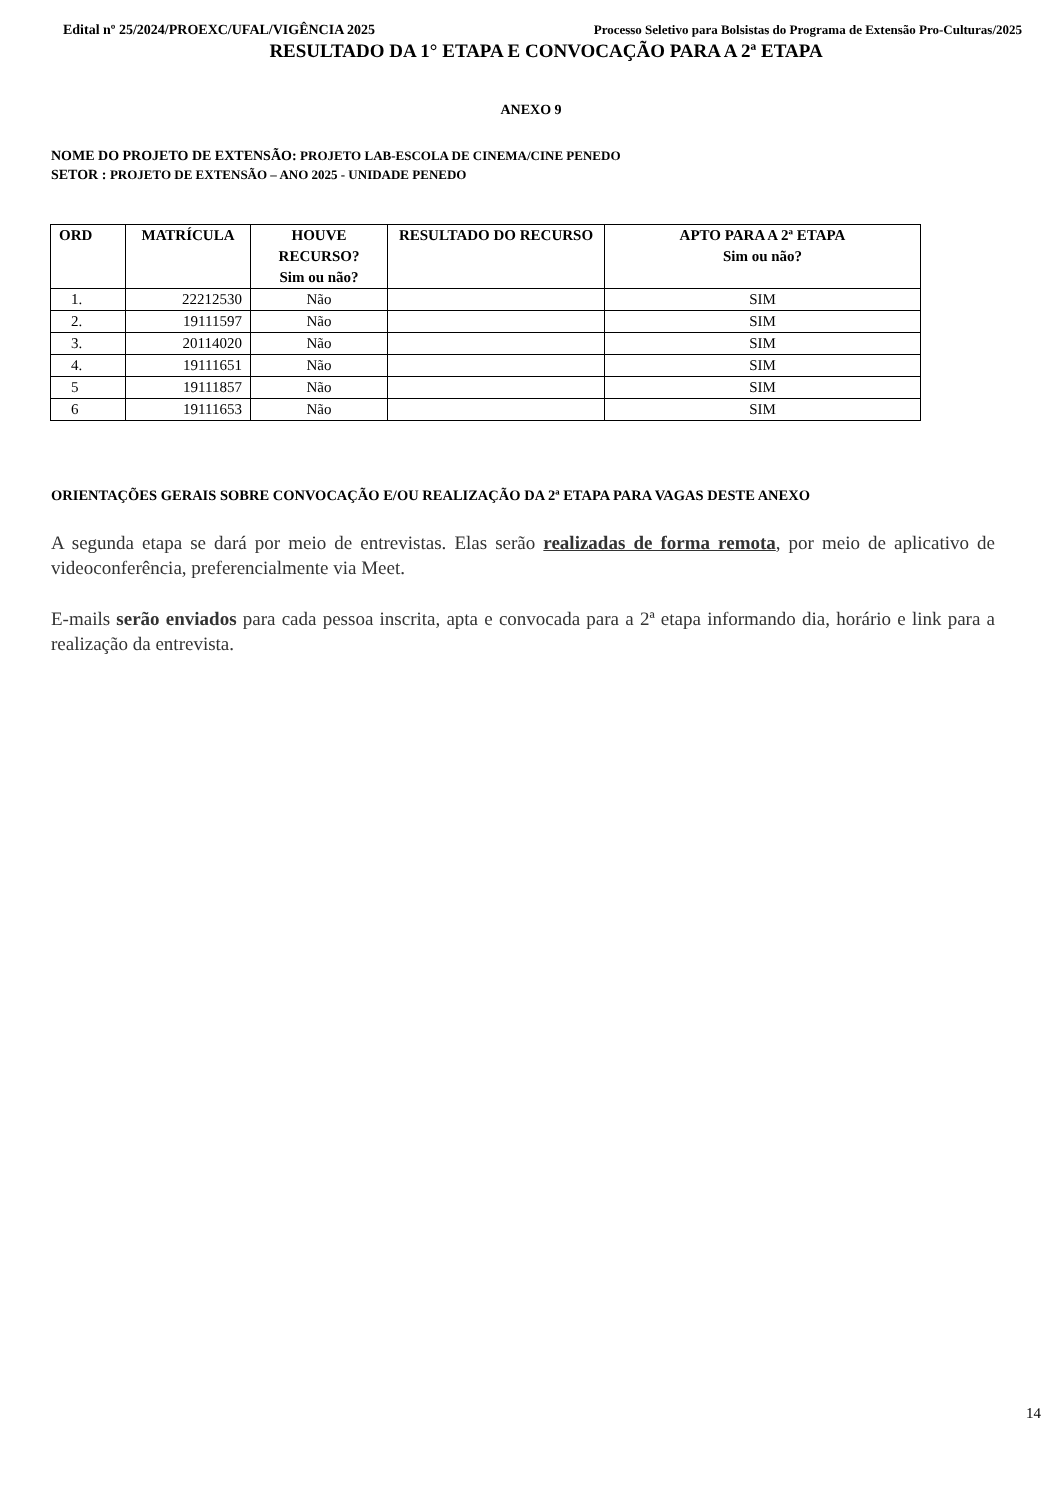Edital nº 25/2024/PROEXC/UFAL/VIGÊNCIA 2025 Processo Seletivo para Bolsistas do Programa de Extensão Pro-Culturas/2025
RESULTADO DA 1° ETAPA E CONVOCAÇÃO PARA A 2ª ETAPA
ANEXO 9
NOME DO PROJETO DE EXTENSÃO: PROJETO LAB-ESCOLA DE CINEMA/CINE PENEDO
SETOR : PROJETO DE EXTENSÃO – ANO 2025 - UNIDADE PENEDO
| ORD | MATRÍCULA | HOUVE RECURSO? Sim ou não? | RESULTADO DO RECURSO | APTO PARA A 2ª ETAPA Sim ou não? |
| --- | --- | --- | --- | --- |
| 1. | 22212530 | Não | | SIM |
| 2. | 19111597 | Não | | SIM |
| 3. | 20114020 | Não | | SIM |
| 4. | 19111651 | Não | | SIM |
| 5 | 19111857 | Não | | SIM |
| 6 | 19111653 | Não | | SIM |
ORIENTAÇÕES GERAIS SOBRE CONVOCAÇÃO E/OU REALIZAÇÃO DA 2ª ETAPA PARA VAGAS DESTE ANEXO
A segunda etapa se dará por meio de entrevistas. Elas serão realizadas de forma remota, por meio de aplicativo de videoconferência, preferencialmente via Meet.
E-mails serão enviados para cada pessoa inscrita, apta e convocada para a 2ª etapa informando dia, horário e link para a realização da entrevista.
14